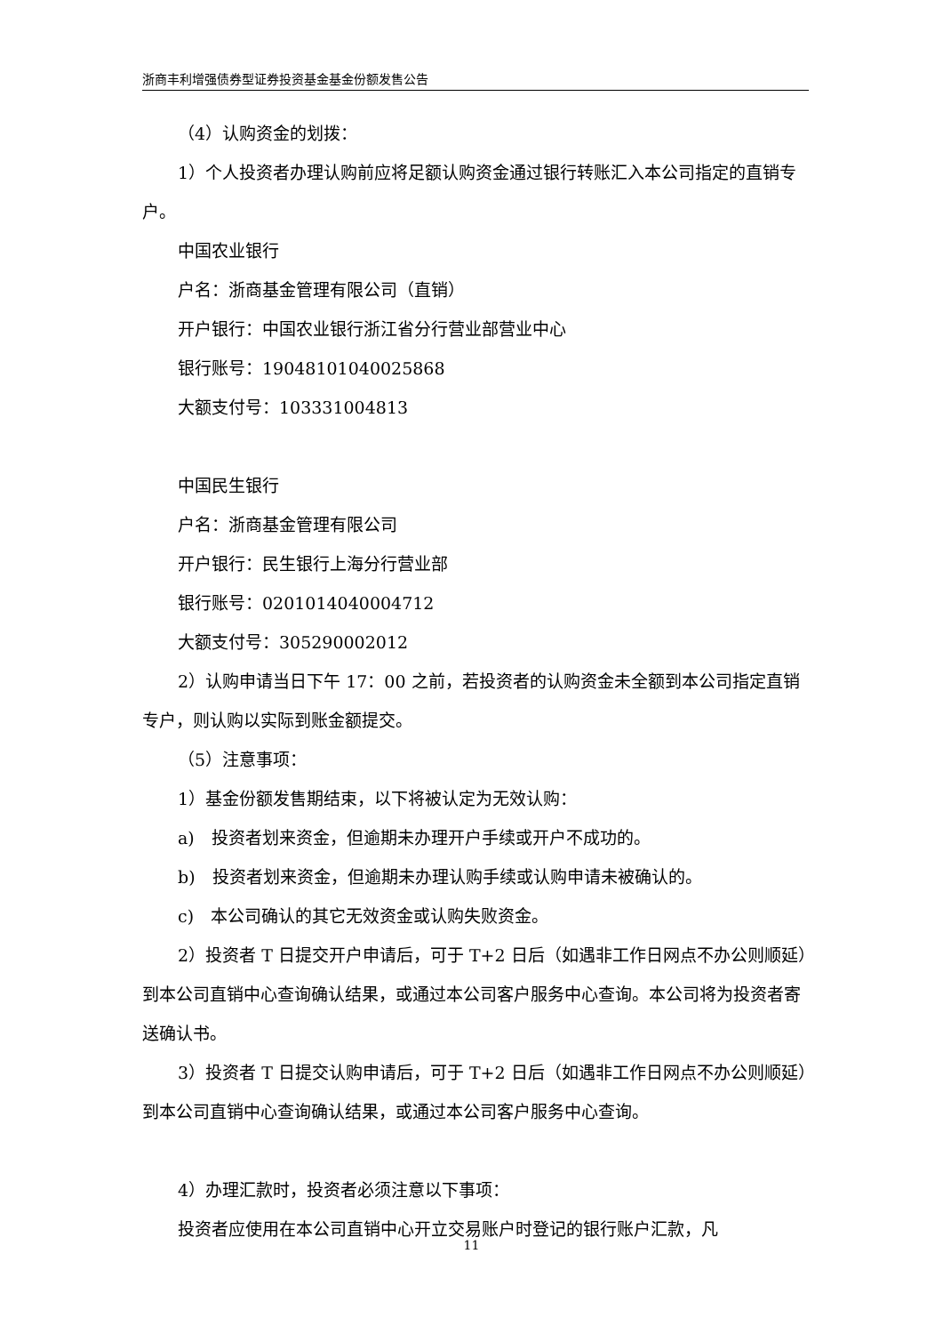浙商丰利增强债券型证券投资基金基金份额发售公告
（4）认购资金的划拨：
1）个人投资者办理认购前应将足额认购资金通过银行转账汇入本公司指定的直销专户。
中国农业银行
户名：浙商基金管理有限公司（直销）
开户银行：中国农业银行浙江省分行营业部营业中心
银行账号：19048101040025868
大额支付号：103331004813
中国民生银行
户名：浙商基金管理有限公司
开户银行：民生银行上海分行营业部
银行账号：0201014040004712
大额支付号：305290002012
2）认购申请当日下午 17：00 之前，若投资者的认购资金未全额到本公司指定直销专户，则认购以实际到账金额提交。
（5）注意事项：
1）基金份额发售期结束，以下将被认定为无效认购：
a)　投资者划来资金，但逾期未办理开户手续或开户不成功的。
b)　投资者划来资金，但逾期未办理认购手续或认购申请未被确认的。
c)　本公司确认的其它无效资金或认购失败资金。
2）投资者 T 日提交开户申请后，可于 T+2 日后（如遇非工作日网点不办公则顺延）到本公司直销中心查询确认结果，或通过本公司客户服务中心查询。本公司将为投资者寄送确认书。
3）投资者 T 日提交认购申请后，可于 T+2 日后（如遇非工作日网点不办公则顺延）到本公司直销中心查询确认结果，或通过本公司客户服务中心查询。
4）办理汇款时，投资者必须注意以下事项：
投资者应使用在本公司直销中心开立交易账户时登记的银行账户汇款，凡
11